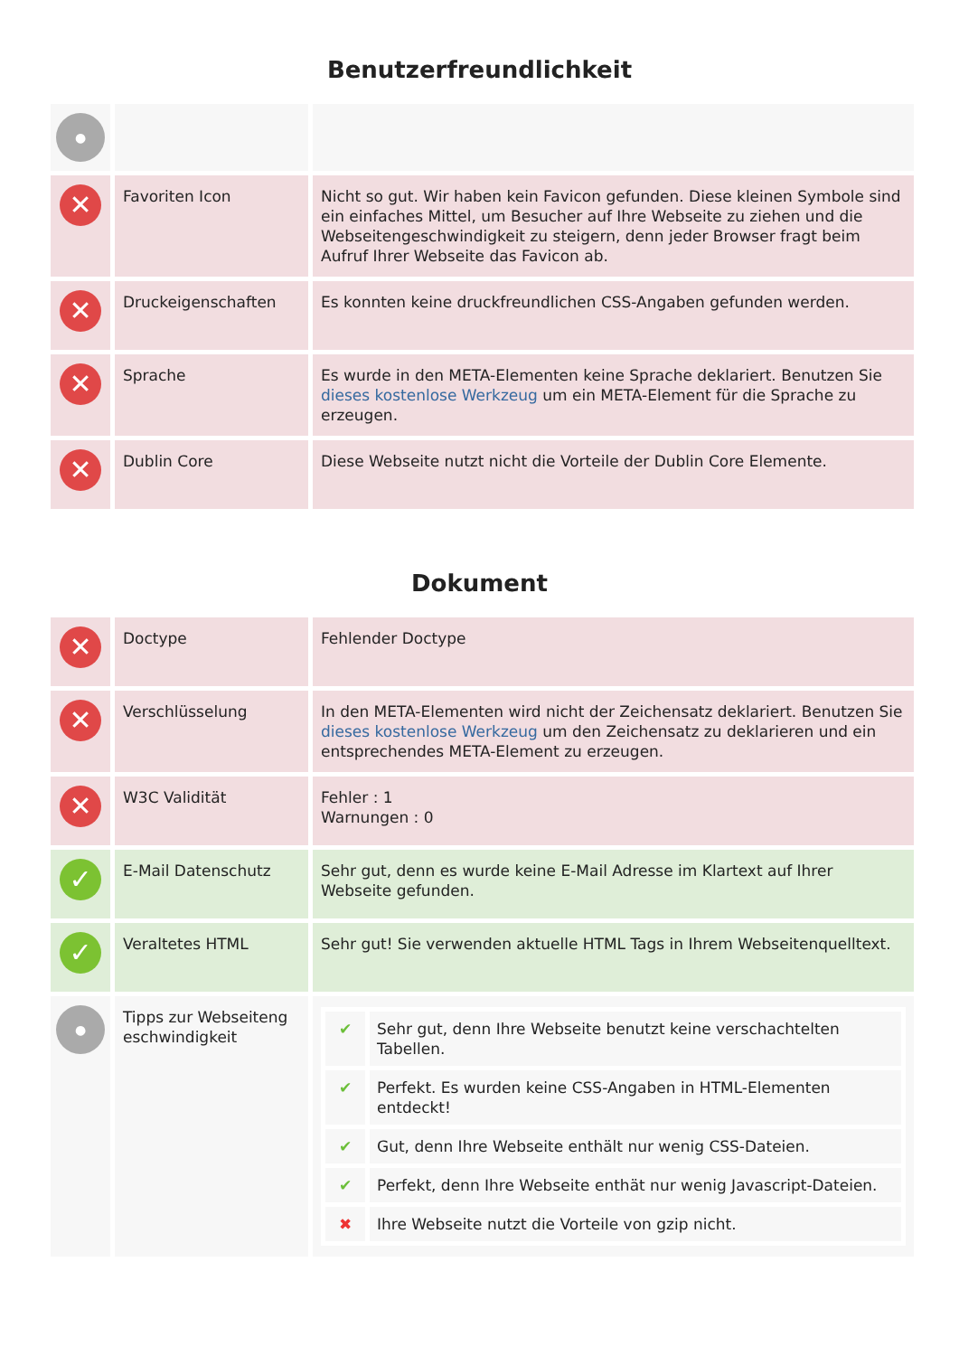Benutzerfreundlichkeit
| ● | | |
| ✕ | Favoriten Icon | Nicht so gut. Wir haben kein Favicon gefunden. Diese kleinen Symbole sind ein einfaches Mittel, um Besucher auf Ihre Webseite zu ziehen und die Webseitengeschwindigkeit zu steigern, denn jeder Browser fragt beim Aufruf Ihrer Webseite das Favicon ab. |
| ✕ | Druckeigenschaften | Es konnten keine druckfreundlichen CSS-Angaben gefunden werden. |
| ✕ | Sprache | Es wurde in den META-Elementen keine Sprache deklariert. Benutzen Sie dieses kostenlose Werkzeug um ein META-Element für die Sprache zu erzeugen. |
| ✕ | Dublin Core | Diese Webseite nutzt nicht die Vorteile der Dublin Core Elemente. |
Dokument
| ✕ | Doctype | Fehlender Doctype |
| ✕ | Verschlüsselung | In den META-Elementen wird nicht der Zeichensatz deklariert. Benutzen Sie dieses kostenlose Werkzeug um den Zeichensatz zu deklarieren und ein entsprechendes META-Element zu erzeugen. |
| ✕ | W3C Validität | Fehler : 1 Warnungen : 0 |
| ✓ | E-Mail Datenschutz | Sehr gut, denn es wurde keine E-Mail Adresse im Klartext auf Ihrer Webseite gefunden. |
| ✓ | Veraltetes HTML | Sehr gut! Sie verwenden aktuelle HTML Tags in Ihrem Webseitenquelltext. |
| ● | Tipps zur Webseiteng eschwindigkeit | / ✔ / Sehr gut, denn Ihre Webseite benutzt keine verschachtelten Tabellen. / / ✔ / Perfekt. Es wurden keine CSS-Angaben in HTML-Elementen entdeckt! / / ✔ / Gut, denn Ihre Webseite enthält nur wenig CSS-Dateien. / / ✔ / Perfekt, denn Ihre Webseite enthät nur wenig Javascript-Dateien. / / ✖ / Ihre Webseite nutzt die Vorteile von gzip nicht. / |